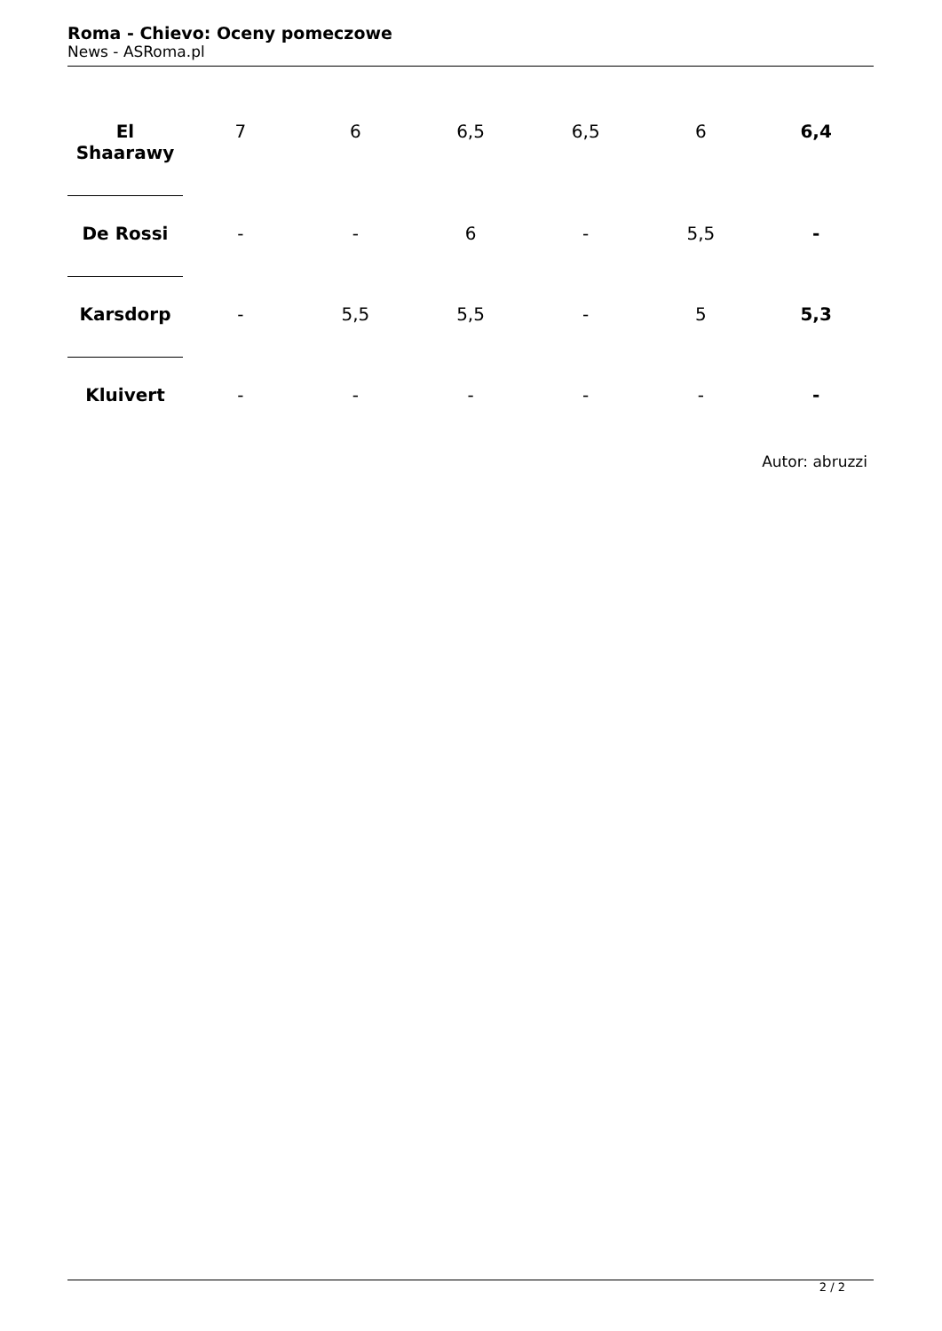Roma - Chievo: Oceny pomeczowe
News - ASRoma.pl
| El Shaarawy | 7 | 6 | 6,5 | 6,5 | 6 | 6,4 |
| De Rossi | - | - | 6 | - | 5,5 | - |
| Karsdorp | - | 5,5 | 5,5 | - | 5 | 5,3 |
| Kluivert | - | - | - | - | - | - |
Autor: abruzzi
2 / 2